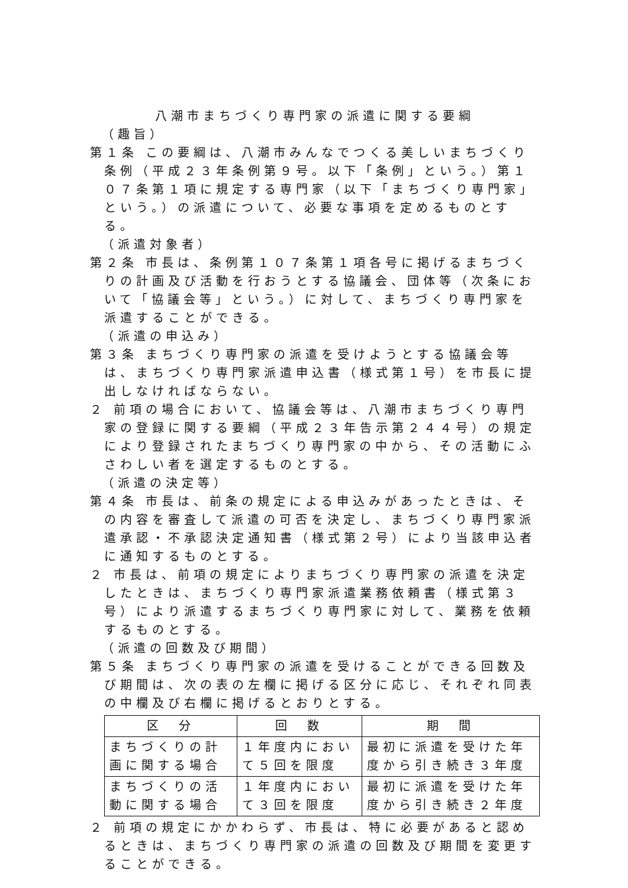八潮市まちづくり専門家の派遣に関する要綱
（趣旨）
第１条 この要綱は、八潮市みんなでつくる美しいまちづくり条例（平成２３年条例第９号。以下「条例」という。）第１０７条第１項に規定する専門家（以下「まちづくり専門家」という。）の派遣について、必要な事項を定めるものとする。
（派遣対象者）
第２条 市長は、条例第１０７条第１項各号に掲げるまちづくりの計画及び活動を行おうとする協議会、団体等（次条において「協議会等」という。）に対して、まちづくり専門家を派遣することができる。
（派遣の申込み）
第３条 まちづくり専門家の派遣を受けようとする協議会等は、まちづくり専門家派遣申込書（様式第１号）を市長に提出しなければならない。
２ 前項の場合において、協議会等は、八潮市まちづくり専門家の登録に関する要綱（平成２３年告示第２４４号）の規定により登録されたまちづくり専門家の中から、その活動にふさわしい者を選定するものとする。
（派遣の決定等）
第４条 市長は、前条の規定による申込みがあったときは、その内容を審査して派遣の可否を決定し、まちづくり専門家派遣承認・不承認決定通知書（様式第２号）により当該申込者に通知するものとする。
２ 市長は、前項の規定によりまちづくり専門家の派遣を決定したときは、まちづくり専門家派遣業務依頼書（様式第３号）により派遣するまちづくり専門家に対して、業務を依頼するものとする。
（派遣の回数及び期間）
第５条 まちづくり専門家の派遣を受けることができる回数及び期間は、次の表の左欄に掲げる区分に応じ、それぞれ同表の中欄及び右欄に掲げるとおりとする。
| 区 分 | 回 数 | 期 間 |
| --- | --- | --- |
| まちづくりの計画に関する場合 | １年度内において５回を限度 | 最初に派遣を受けた年度から引き続き３年度 |
| まちづくりの活動に関する場合 | １年度内において３回を限度 | 最初に派遣を受けた年度から引き続き２年度 |
２ 前項の規定にかかわらず、市長は、特に必要があると認めるときは、まちづくり専門家の派遣の回数及び期間を変更することができる。